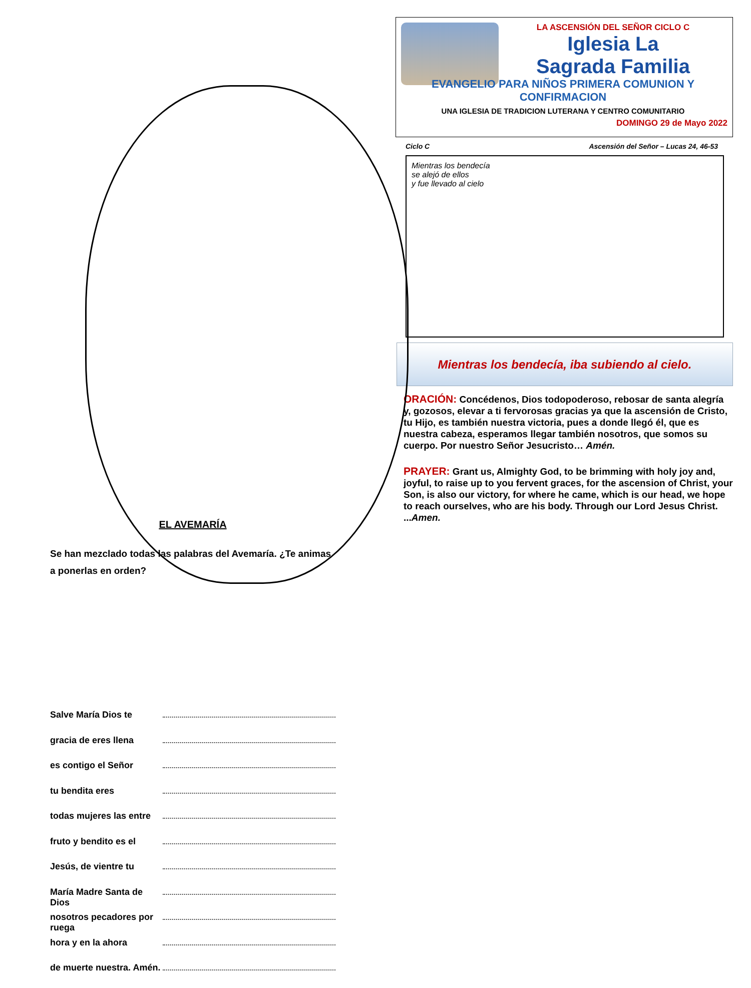EL AVEMARÍA
Se han mezclado todas las palabras del Avemaría. ¿Te animas a ponerlas en orden?
Salve María Dios te
gracia de eres llena
es contigo el Señor
tu bendita eres
todas mujeres las entre
fruto y bendito es el
Jesús, de vientre tu
María Madre Santa de Dios
nosotros pecadores por ruega
hora y en la ahora
de muerte nuestra. Amén.
LA ASCENSIÓN DEL SEÑOR CICLO C
Iglesia La
Sagrada Familia
EVANGELIO PARA NIÑOS PRIMERA COMUNION Y CONFIRMACION
UNA IGLESIA DE TRADICION LUTERANA Y CENTRO COMUNITARIO
DOMINGO 29 de Mayo 2022
Ciclo C Ascensión del Señor – Lucas 24, 46-53
Mientras los bendecía
se alejó de ellos
y fue llevado al cielo
Mientras los bendecía, iba subiendo al cielo.
ORACIÓN: Concédenos, Dios todopoderoso, rebosar de santa alegría y, gozosos, elevar a ti fervorosas gracias ya que la ascensión de Cristo, tu Hijo, es también nuestra victoria, pues a donde llegó él, que es nuestra cabeza, esperamos llegar también nosotros, que somos su cuerpo. Por nuestro Señor Jesucristo… Amén.
PRAYER: Grant us, Almighty God, to be brimming with holy joy and, joyful, to raise up to you fervent graces, for the ascension of Christ, your Son, is also our victory, for where he came, which is our head, we hope to reach ourselves, who are his body. Through our Lord Jesus Christ. ...Amen.